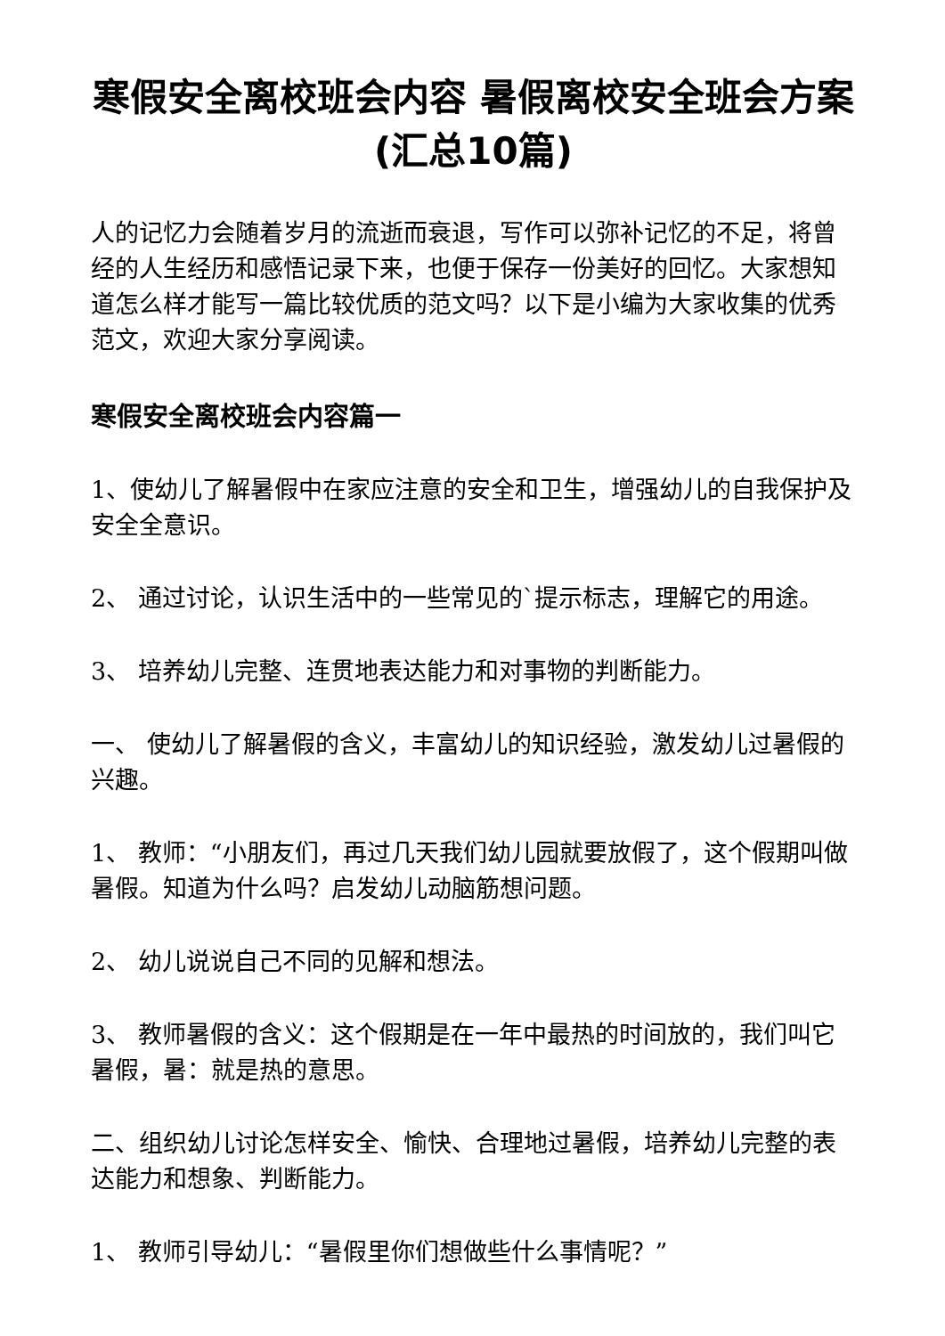寒假安全离校班会内容 暑假离校安全班会方案(汇总10篇)
人的记忆力会随着岁月的流逝而衰退，写作可以弥补记忆的不足，将曾经的人生经历和感悟记录下来，也便于保存一份美好的回忆。大家想知道怎么样才能写一篇比较优质的范文吗？以下是小编为大家收集的优秀范文，欢迎大家分享阅读。
寒假安全离校班会内容篇一
1、使幼儿了解暑假中在家应注意的安全和卫生，增强幼儿的自我保护及安全全意识。
2、 通过讨论，认识生活中的一些常见的`提示标志，理解它的用途。
3、 培养幼儿完整、连贯地表达能力和对事物的判断能力。
一、 使幼儿了解暑假的含义，丰富幼儿的知识经验，激发幼儿过暑假的兴趣。
1、 教师：“小朋友们，再过几天我们幼儿园就要放假了，这个假期叫做暑假。知道为什么吗？启发幼儿动脑筋想问题。
2、 幼儿说说自己不同的见解和想法。
3、 教师暑假的含义：这个假期是在一年中最热的时间放的，我们叫它暑假，暑：就是热的意思。
二、组织幼儿讨论怎样安全、愉快、合理地过暑假，培养幼儿完整的表达能力和想象、判断能力。
1、 教师引导幼儿：“暑假里你们想做些什么事情呢？”